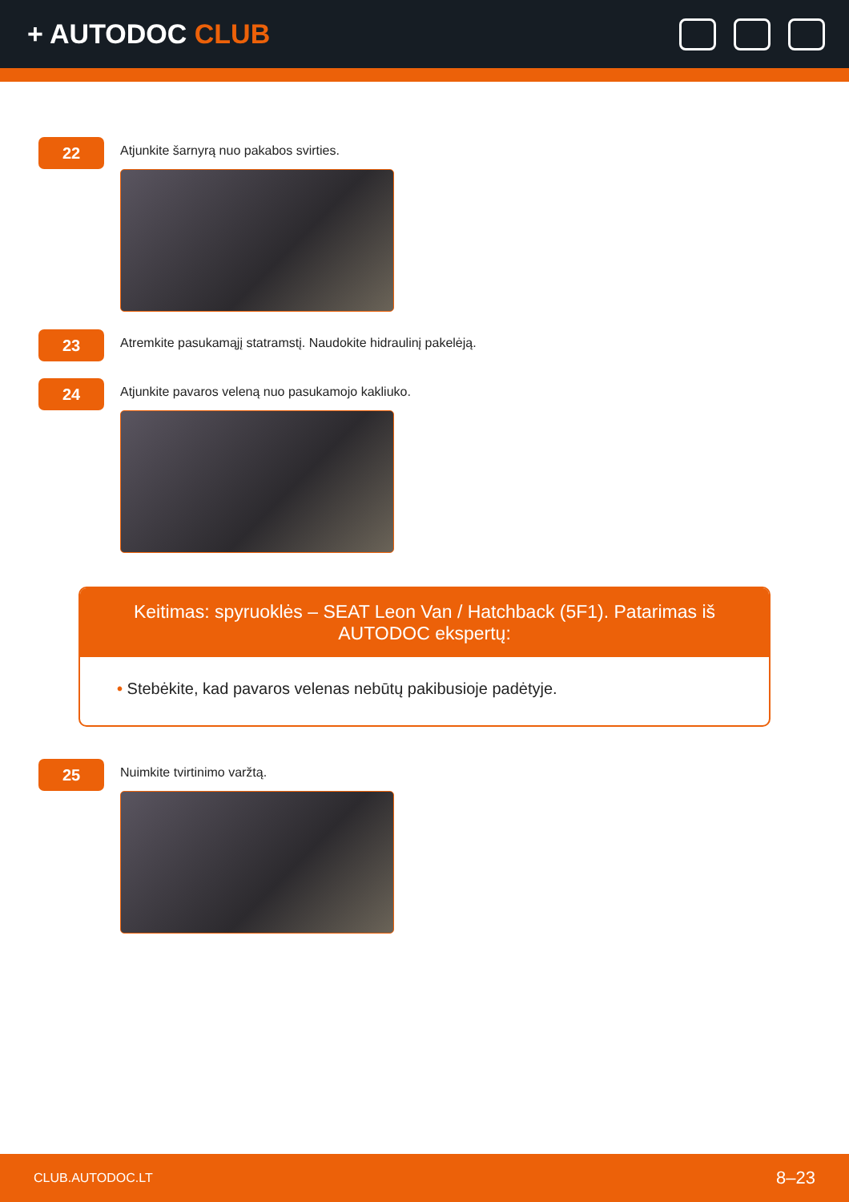+ AUTODOC CLUB
22
Atjunkite šarnyrą nuo pakabos svirties.
23
Atremkite pasukamąjį statramstį. Naudokite hidraulinį pakelėją.
24
Atjunkite pavaros veleną nuo pasukamojo kakliuko.
Keitimas: spyruoklės – SEAT Leon Van / Hatchback (5F1). Patarimas iš AUTODOC ekspertų:
• Stebėkite, kad pavaros velenas nebūtų pakibusioje padėtyje.
25
Nuimkite tvirtinimo varžtą.
CLUB.AUTODOC.LT 8–23